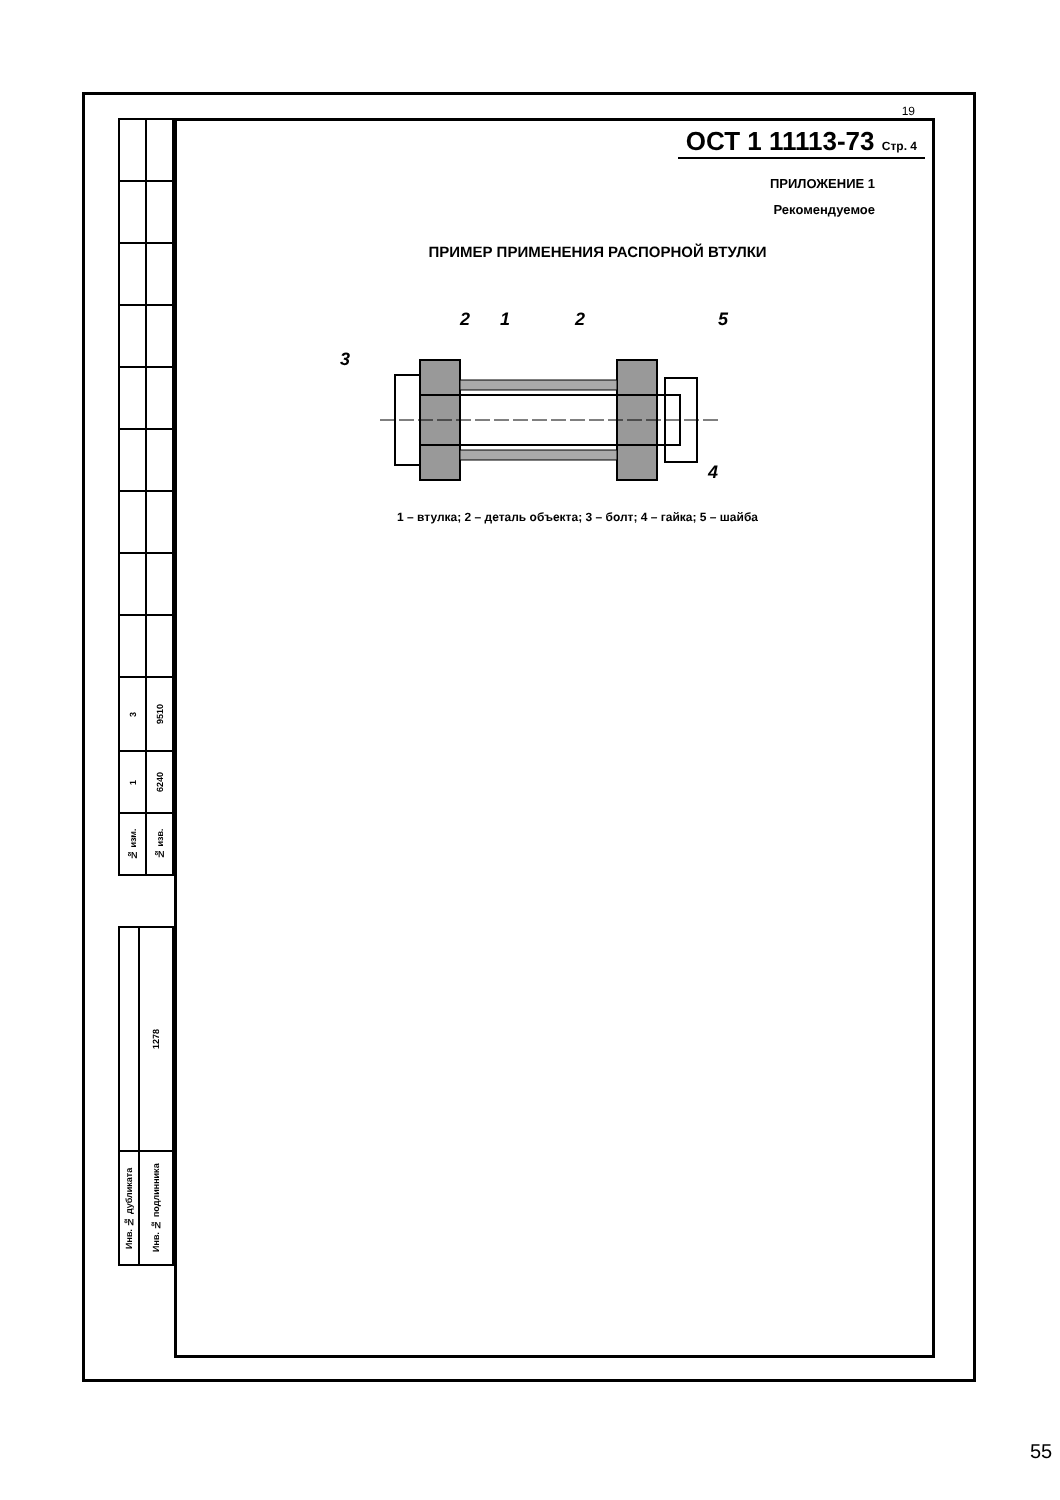| 3 | 9510 |
| 1 | 6240 |
| № изм. | № изв. |
| | 1278 |
| Инв. № дубликата | Инв. № подлинника |
19
ОСТ 1 11113-73 Стр. 4
ПРИЛОЖЕНИЕ 1
Рекомендуемое
ПРИМЕР ПРИМЕНЕНИЯ РАСПОРНОЙ ВТУЛКИ
1
2
2
5
3
4
1 – втулка; 2 – деталь объекта; 3 – болт; 4 – гайка; 5 – шайба
55